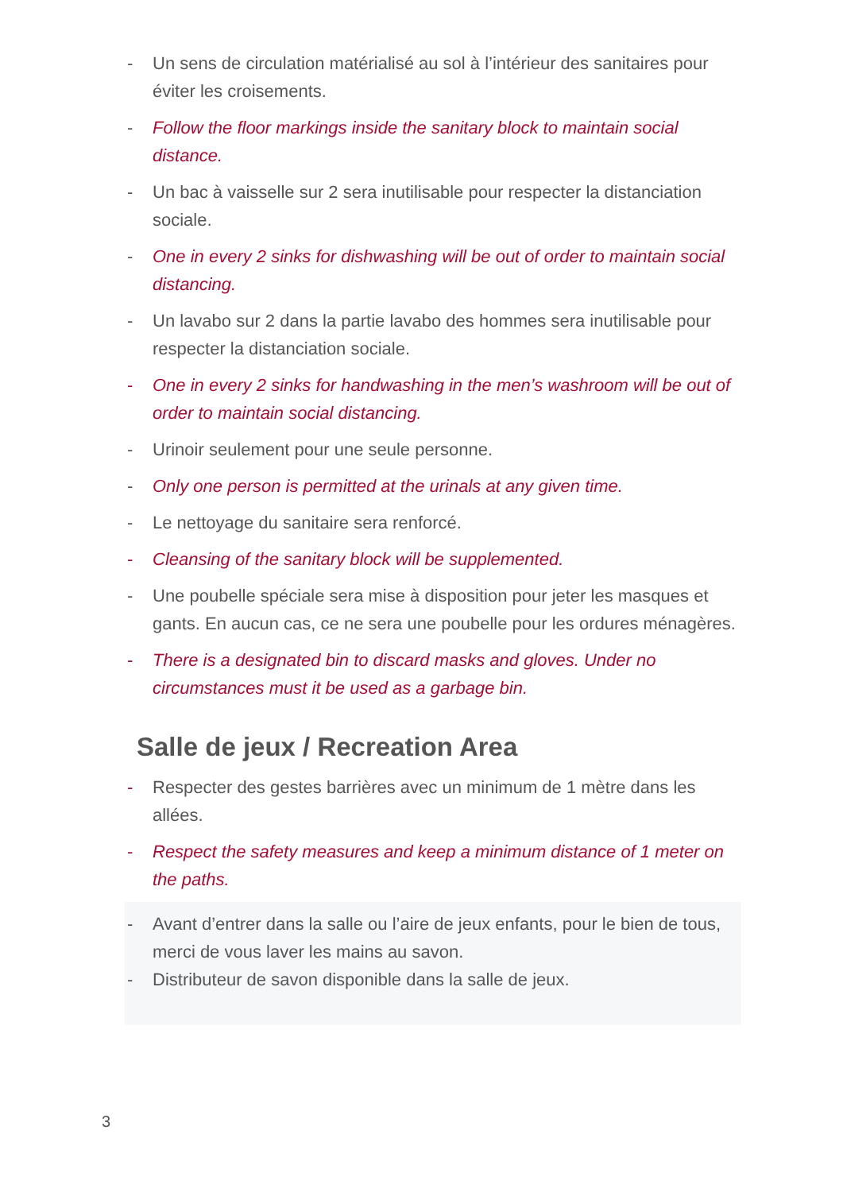- Un sens de circulation matérialisé au sol à l’intérieur des sanitaires pour éviter les croisements.
- Follow the floor markings inside the sanitary block to maintain social distance.
- Un bac à vaisselle sur 2 sera inutilisable pour respecter la distanciation sociale.
- One in every 2 sinks for dishwashing will be out of order to maintain social distancing.
- Un lavabo sur 2 dans la partie lavabo des hommes sera inutilisable pour respecter la distanciation sociale.
- One in every 2 sinks for handwashing in the men’s washroom will be out of order to maintain social distancing.
- Urinoir seulement pour une seule personne.
- Only one person is permitted at the urinals at any given time.
- Le nettoyage du sanitaire sera renforcé.
- Cleansing of the sanitary block will be supplemented.
- Une poubelle spéciale sera mise à disposition pour jeter les masques et gants. En aucun cas, ce ne sera une poubelle pour les ordures ménagères.
- There is a designated bin to discard masks and gloves. Under no circumstances must it be used as a garbage bin.
Salle de jeux / Recreation Area
- Respecter des gestes barrières avec un minimum de 1 mètre dans les allées.
- Respect the safety measures and keep a minimum distance of 1 meter on the paths.
- Avant d’entrer dans la salle ou l’aire de jeux enfants, pour le bien de tous, merci de vous laver les mains au savon.
- Distributeur de savon disponible dans la salle de jeux.
3